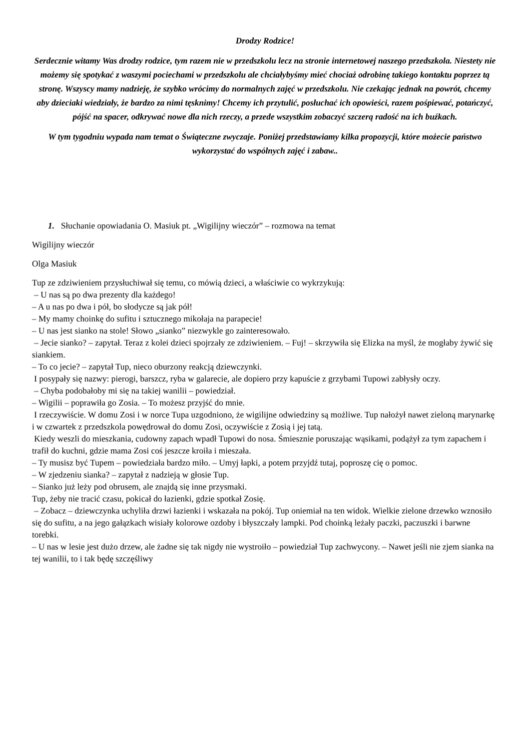Drodzy Rodzice!
Serdecznie witamy Was drodzy rodzice, tym razem nie w przedszkolu lecz na stronie internetowej naszego przedszkola. Niestety nie możemy się spotykać z waszymi pociechami w przedszkolu ale chciałybyśmy mieć chociaż odrobinę takiego kontaktu poprzez tą stronę. Wszyscy mamy nadzieję, że szybko wrócimy do normalnych zajęć w przedszkolu. Nie czekając jednak na powrót, chcemy aby dzieciaki wiedziały, że bardzo za nimi tęsknimy! Chcemy ich przytulić, posłuchać ich opowieści, razem pośpiewać, potańczyć, pójść na spacer, odkrywać nowe dla nich rzeczy, a przede wszystkim zobaczyć szczerą radość na ich buźkach.
W tym tygodniu wypada nam temat o Świąteczne zwyczaje. Poniżej przedstawiamy kilka propozycji, które możecie państwo wykorzystać do wspólnych zajęć i zabaw..
1. Słuchanie opowiadania O. Masiuk pt. „Wigilijny wieczór” – rozmowa na temat
Wigilijny wieczór
Olga Masiuk
Tup ze zdziwieniem przysłuchiwał się temu, co mówią dzieci, a właściwie co wykrzykują:
– U nas są po dwa prezenty dla każdego!
– A u nas po dwa i pół, bo słodycze są jak pół!
– My mamy choinkę do sufitu i sztucznego mikołaja na parapecie!
– U nas jest sianko na stole! Słowo „sianko” niezwykle go zainteresowało.
– Jecie sianko? – zapytał. Teraz z kolei dzieci spojrzały ze zdziwieniem. – Fuj! – skrzywiła się Elizka na myśl, że mogłaby żywić się siankiem.
– To co jecie? – zapytał Tup, nieco oburzony reakcją dziewczynki.
I posypały się nazwy: pierogi, barszcz, ryba w galarecie, ale dopiero przy kapuście z grzybami Tupowi zabłysły oczy.
– Chyba podobałoby mi się na takiej wanilii – powiedział.
– Wigilii – poprawiła go Zosia. – To możesz przyjść do mnie.
I rzeczywiście. W domu Zosi i w norce Tupa uzgodniono, że wigilijne odwiedziny są możliwe. Tup nałożył nawet zieloną marynarkę i w czwartek z przedszkola powędrował do domu Zosi, oczywiście z Zosią i jej tatą.
Kiedy weszli do mieszkania, cudowny zapach wpadł Tupowi do nosa. Śmiesznie poruszając wąsikami, podążył za tym zapachem i trafił do kuchni, gdzie mama Zosi coś jeszcze kroiła i mieszała.
– Ty musisz być Tupem – powiedziała bardzo miło. – Umyj łapki, a potem przyjdź tutaj, poproszę cię o pomoc.
– W zjedzeniu sianka? – zapytał z nadzieją w głosie Tup.
– Sianko już leży pod obrusem, ale znajdą się inne przysmaki.
Tup, żeby nie tracić czasu, pokicał do łazienki, gdzie spotkał Zosię.
– Zobacz – dziewczynka uchyliła drzwi łazienki i wskazała na pokój. Tup oniemiał na ten widok. Wielkie zielone drzewko wznosiło się do sufitu, a na jego gałązkach wisiały kolorowe ozdoby i błyszczały lampki. Pod choinką leżały paczki, paczuszki i barwne torebki.
– U nas w lesie jest dużo drzew, ale żadne się tak nigdy nie wystroiło – powiedział Tup zachwycony. – Nawet jeśli nie zjem sianka na tej wanilii, to i tak będę szczęśliwy